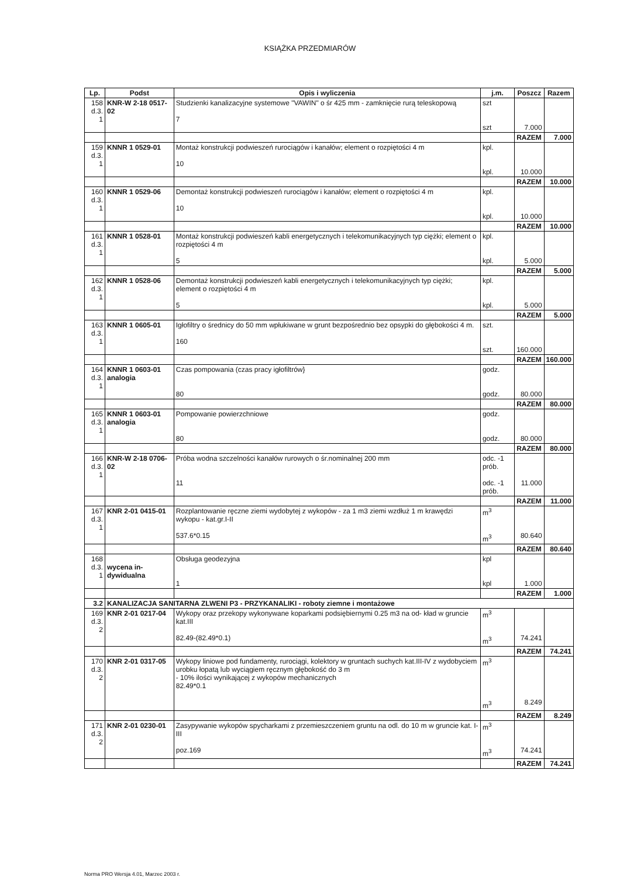KSIĄŻKA PRZEDMIARÓW
| Lp. | Podst | Opis i wyliczenia | j.m. | Poszcz | Razem |
| --- | --- | --- | --- | --- | --- |
| 158 d.3. 1 | KNR-W 2-18 0517-02 | Studzienki kanalizacyjne systemowe "VAWIN" o śr 425 mm - zamknięcie rurą teleskopową 7 | szt szt | 7.000 | |
| | | | | RAZEM | 7.000 |
| 159 d.3. 1 | KNNR 1 0529-01 | Montaż konstrukcji podwieszeń rurociągów i kanałów; element o rozpiętości 4 m 10 | kpl. kpl. | 10.000 | |
| | | | | RAZEM | 10.000 |
| 160 d.3. 1 | KNNR 1 0529-06 | Demontaż konstrukcji podwieszeń rurociągów i kanałów; element o rozpiętości 4 m 10 | kpl. kpl. | 10.000 | |
| | | | | RAZEM | 10.000 |
| 161 d.3. 1 | KNNR 1 0528-01 | Montaż konstrukcji podwieszeń kabli energetycznych i telekomunikacyjnych typ ciężki; element o rozpiętości 4 m 5 | kpl. kpl. | 5.000 | |
| | | | | RAZEM | 5.000 |
| 162 d.3. 1 | KNNR 1 0528-06 | Demontaż konstrukcji podwieszeń kabli energetycznych i telekomunikacyjnych typ ciężki; element o rozpiętości 4 m 5 | kpl. kpl. | 5.000 | |
| | | | | RAZEM | 5.000 |
| 163 d.3. 1 | KNNR 1 0605-01 | Igłofiltry o średnicy do 50 mm wpłukiwane w grunt bezpośrednio bez opsypki do głębokości 4 m. 160 | szt. szt. | 160.000 | |
| | | | | RAZEM | 160.000 |
| 164 d.3. 1 | KNNR 1 0603-01 analogia | Czas pompowania (czas pracy igłofiltrów} 80 | godz. godz. | 80.000 | |
| | | | | RAZEM | 80.000 |
| 165 d.3. 1 | KNNR 1 0603-01 analogia | Pompowanie powierzchniowe 80 | godz. godz. | 80.000 | |
| | | | | RAZEM | 80.000 |
| 166 d.3. 1 | KNR-W 2-18 0706-02 | Próba wodna szczelności kanałów rurowych o śr.nominalnej 200 mm 11 | odc. -1 prób. odc. -1 prób. | 11.000 | |
| | | | | RAZEM | 11.000 |
| 167 d.3. 1 | KNR 2-01 0415-01 | Rozplantowanie ręczne ziemi wydobytej z wykopów - za 1 m3 ziemi wzdłuż 1 m krawędzi wykopu - kat.gr.I-II 537.6*0.15 | m<sup>3</sup> m<sup>3</sup> | 80.640 | |
| | | | | RAZEM | 80.640 |
| 168 d.3. 1 | wycena in- dywidualna | Obsługa geodezyjna 1 | kpl kpl | 1.000 | |
| | | | | RAZEM | 1.000 |
| 3.2 | KANALIZACJA SANITARNA ZLWENI P3 - PRZYKANALIKI - roboty ziemne i montażowe | | | | |
| 169 d.3. 2 | KNR 2-01 0217-04 | Wykopy oraz przekopy wykonywane koparkami podsiębiernymi 0.25 m3 na od- kład w gruncie kat.III 82.49-(82.49*0.1) | m<sup>3</sup> m<sup>3</sup> | 74.241 | |
| | | | | RAZEM | 74.241 |
| 170 d.3. 2 | KNR 2-01 0317-05 | Wykopy liniowe pod fundamenty, rurociągi, kolektory w gruntach suchych kat.III-IV z wydobyciem urobku łopatą lub wyciągiem ręcznym głębokość do 3 m - 10% ilości wynikającej z wykopów mechanicznych 82.49*0.1 | m<sup>3</sup> m<sup>3</sup> | 8.249 | |
| | | | | RAZEM | 8.249 |
| 171 d.3. 2 | KNR 2-01 0230-01 | Zasypywanie wykopów spycharkami z przemieszczeniem gruntu na odl. do 10 m w gruncie kat. I-III poz.169 | m<sup>3</sup> m<sup>3</sup> | 74.241 | |
| | | | | RAZEM | 74.241 |
Norma PRO Wersja 4.01, Marzec 2003 r.